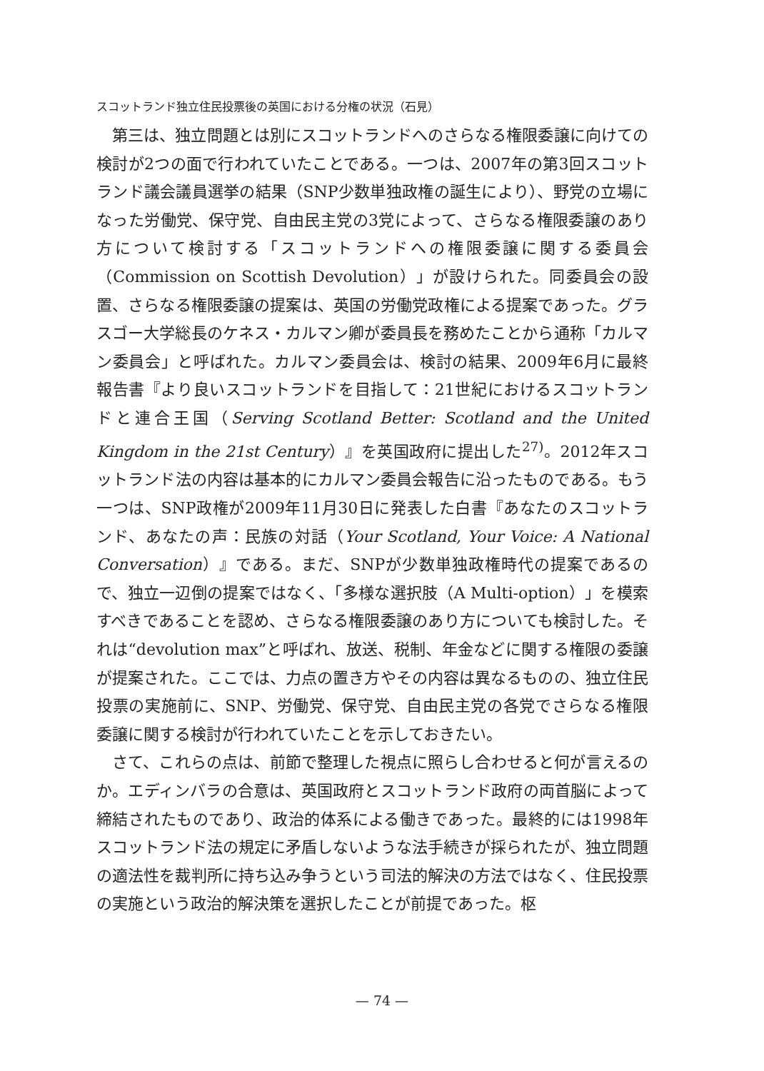スコットランド独立住民投票後の英国における分権の状況（石見）
第三は、独立問題とは別にスコットランドへのさらなる権限委譲に向けての検討が2つの面で行われていたことである。一つは、2007年の第3回スコットランド議会議員選挙の結果（SNP少数単独政権の誕生により）、野党の立場になった労働党、保守党、自由民主党の3党によって、さらなる権限委譲のあり方について検討する「スコットランドへの権限委譲に関する委員会（Commission on Scottish Devolution）」が設けられた。同委員会の設置、さらなる権限委譲の提案は、英国の労働党政権による提案であった。グラスゴー大学総長のケネス・カルマン卿が委員長を務めたことから通称「カルマン委員会」と呼ばれた。カルマン委員会は、検討の結果、2009年6月に最終報告書『より良いスコットランドを目指して：21世紀におけるスコットランドと連合王国（Serving Scotland Better: Scotland and the United Kingdom in the 21st Century）』を英国政府に提出した<sup>27)</sup>。2012年スコットランド法の内容は基本的にカルマン委員会報告に沿ったものである。もう一つは、SNP政権が2009年11月30日に発表した白書『あなたのスコットランド、あなたの声：民族の対話（Your Scotland, Your Voice: A National Conversation）』である。まだ、SNPが少数単独政権時代の提案であるので、独立一辺倒の提案ではなく、「多様な選択肢（A Multi-option）」を模索すべきであることを認め、さらなる権限委譲のあり方についても検討した。それは“devolution max”と呼ばれ、放送、税制、年金などに関する権限の委譲が提案された。ここでは、力点の置き方やその内容は異なるものの、独立住民投票の実施前に、SNP、労働党、保守党、自由民主党の各党でさらなる権限委譲に関する検討が行われていたことを示しておきたい。
さて、これらの点は、前節で整理した視点に照らし合わせると何が言えるのか。エディンバラの合意は、英国政府とスコットランド政府の両首脳によって締結されたものであり、政治的体系による働きであった。最終的には1998年スコットランド法の規定に矛盾しないような法手続きが採られたが、独立問題の適法性を裁判所に持ち込み争うという司法的解決の方法ではなく、住民投票の実施という政治的解決策を選択したことが前提であった。枢
— 74 —